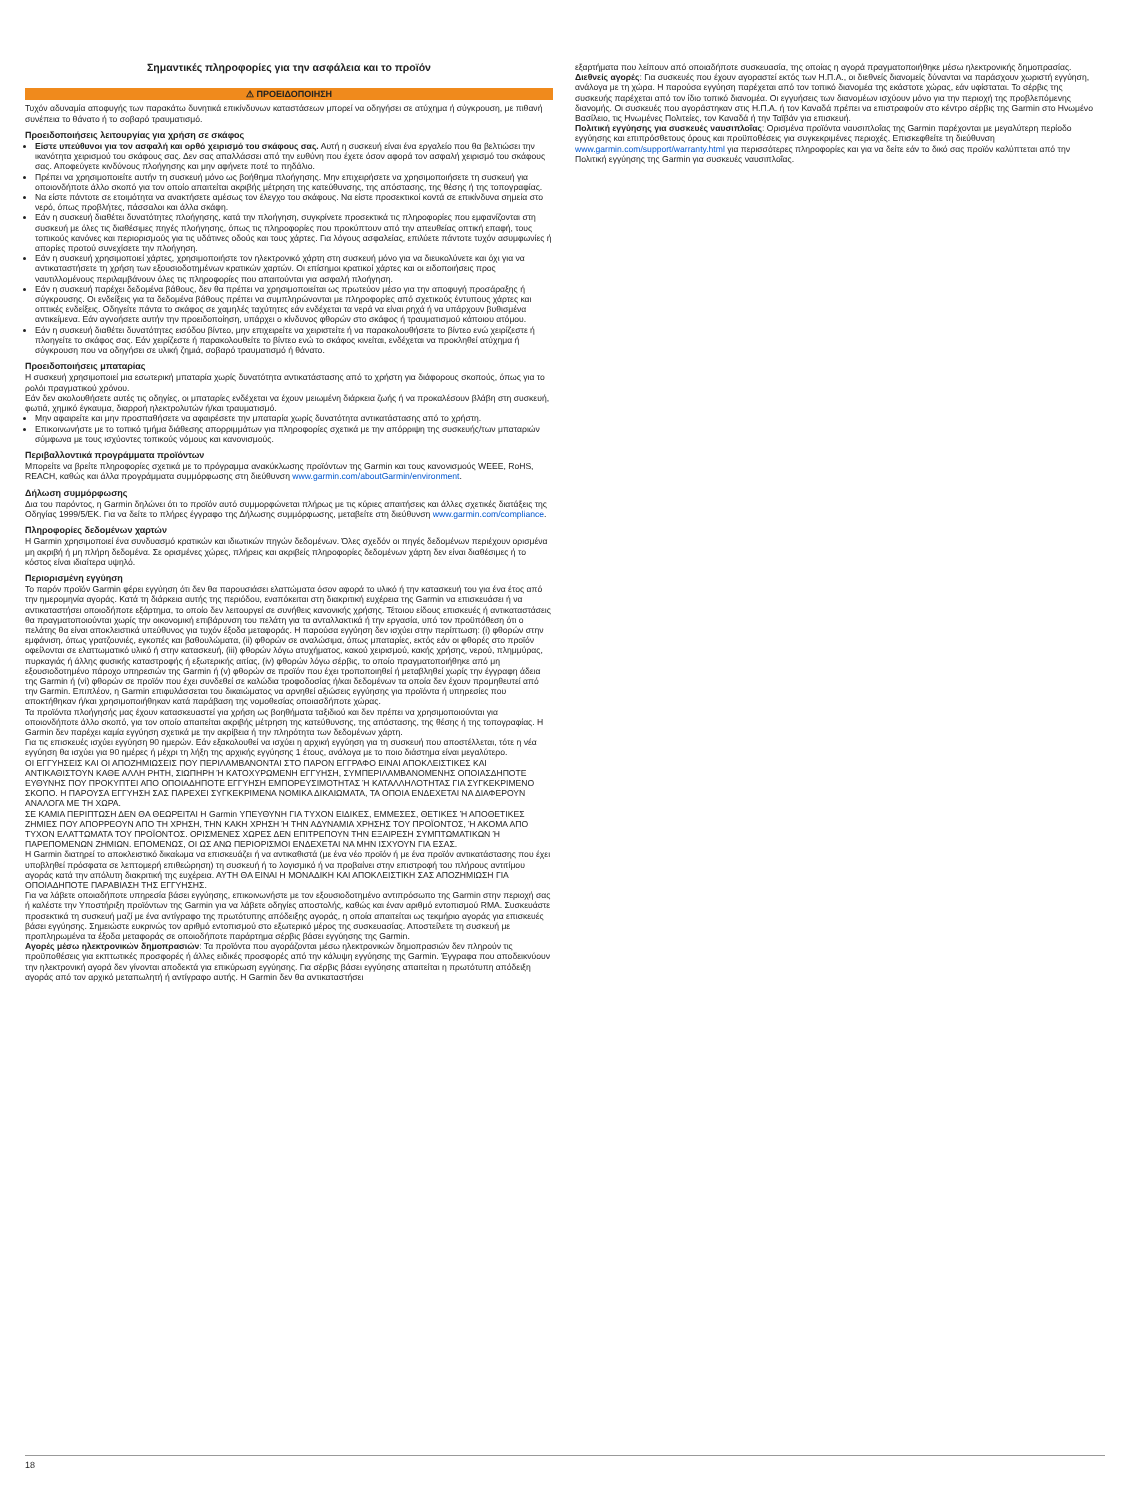Σημαντικές πληροφορίες για την ασφάλεια και το προϊόν
⚠ ΠΡΟΕΙΔΟΠΟΙΗΣΗ
Τυχόν αδυναμία αποφυγής των παρακάτω δυνητικά επικίνδυνων καταστάσεων μπορεί να οδηγήσει σε ατύχημα ή σύγκρουση, με πιθανή συνέπεια το θάνατο ή το σοβαρό τραυματισμό.
Προειδοποιήσεις λειτουργίας για χρήση σε σκάφος
Είστε υπεύθυνοι για τον ασφαλή και ορθό χειρισμό του σκάφους σας. Αυτή η συσκευή είναι ένα εργαλείο που θα βελτιώσει την ικανότητα χειρισμού του σκάφους σας. Δεν σας απαλλάσσει από την ευθύνη που έχετε όσον αφορά τον ασφαλή χειρισμό του σκάφους σας. Αποφεύγετε κινδύνους πλοήγησης και μην αφήνετε ποτέ το πηδάλιο.
Πρέπει να χρησιμοποιείτε αυτήν τη συσκευή μόνο ως βοήθημα πλοήγησης. Μην επιχειρήσετε να χρησιμοποιήσετε τη συσκευή για οποιονδήποτε άλλο σκοπό για τον οποίο απαιτείται ακριβής μέτρηση της κατεύθυνσης, της απόστασης, της θέσης ή της τοπογραφίας.
Να είστε πάντοτε σε ετοιμότητα να ανακτήσετε αμέσως τον έλεγχο του σκάφους. Να είστε προσεκτικοί κοντά σε επικίνδυνα σημεία στο νερό, όπως προβλήτες, πάσσαλοι και άλλα σκάφη.
Εάν η συσκευή διαθέτει δυνατότητες πλοήγησης, κατά την πλοήγηση, συγκρίνετε προσεκτικά τις πληροφορίες που εμφανίζονται στη συσκευή με όλες τις διαθέσιμες πηγές πλοήγησης, όπως τις πληροφορίες που προκύπτουν από την απευθείας οπτική επαφή, τους τοπικούς κανόνες και περιορισμούς για τις υδάτινες οδούς και τους χάρτες. Για λόγους ασφαλείας, επιλύετε πάντοτε τυχόν ασυμφωνίες ή απορίες προτού συνεχίσετε την πλοήγηση.
Εάν η συσκευή χρησιμοποιεί χάρτες, χρησιμοποιήστε τον ηλεκτρονικό χάρτη στη συσκευή μόνο για να διευκολύνετε και όχι για να αντικαταστήσετε τη χρήση των εξουσιοδοτημένων κρατικών χαρτών. Οι επίσημοι κρατικοί χάρτες και οι ειδοποιήσεις προς ναυτιλλομένους περιλαμβάνουν όλες τις πληροφορίες που απαιτούνται για ασφαλή πλοήγηση.
Εάν η συσκευή παρέχει δεδομένα βάθους, δεν θα πρέπει να χρησιμοποιείται ως πρωτεύον μέσο για την αποφυγή προσάραξης ή σύγκρουσης. Οι ενδείξεις για τα δεδομένα βάθους πρέπει να συμπληρώνονται με πληροφορίες από σχετικούς έντυπους χάρτες και οπτικές ενδείξεις. Οδηγείτε πάντα το σκάφος σε χαμηλές ταχύτητες εάν ενδέχεται τα νερά να είναι ρηχά ή να υπάρχουν βυθισμένα αντικείμενα. Εάν αγνοήσετε αυτήν την προειδοποίηση, υπάρχει ο κίνδυνος φθορών στο σκάφος ή τραυματισμού κάποιου ατόμου.
Εάν η συσκευή διαθέτει δυνατότητες εισόδου βίντεο, μην επιχειρείτε να χειριστείτε ή να παρακολουθήσετε το βίντεο ενώ χειρίζεστε ή πλοηγείτε το σκάφος σας. Εάν χειρίζεστε ή παρακολουθείτε το βίντεο ενώ το σκάφος κινείται, ενδέχεται να προκληθεί ατύχημα ή σύγκρουση που να οδηγήσει σε υλική ζημιά, σοβαρό τραυματισμό ή θάνατο.
Προειδοποιήσεις μπαταρίας
Η συσκευή χρησιμοποιεί μια εσωτερική μπαταρία χωρίς δυνατότητα αντικατάστασης από το χρήστη για διάφορους σκοπούς, όπως για το ρολόι πραγματικού χρόνου.
Εάν δεν ακολουθήσετε αυτές τις οδηγίες, οι μπαταρίες ενδέχεται να έχουν μειωμένη διάρκεια ζωής ή να προκαλέσουν βλάβη στη συσκευή, φωτιά, χημικό έγκαυμα, διαρροή ηλεκτρολυτών ή/και τραυματισμό.
Μην αφαιρείτε και μην προσπαθήσετε να αφαιρέσετε την μπαταρία χωρίς δυνατότητα αντικατάστασης από το χρήστη.
Επικοινωνήστε με το τοπικό τμήμα διάθεσης απορριμμάτων για πληροφορίες σχετικά με την απόρριψη της συσκευής/των μπαταριών σύμφωνα με τους ισχύοντες τοπικούς νόμους και κανονισμούς.
Περιβαλλοντικά προγράμματα προϊόντων
Μπορείτε να βρείτε πληροφορίες σχετικά με το πρόγραμμα ανακύκλωσης προϊόντων της Garmin και τους κανονισμούς WEEE, RoHS, REACH, καθώς και άλλα προγράμματα συμμόρφωσης στη διεύθυνση www.garmin.com/aboutGarmin/environment.
Δήλωση συμμόρφωσης
Δια του παρόντος, η Garmin δηλώνει ότι το προϊόν αυτό συμμορφώνεται πλήρως με τις κύριες απαιτήσεις και άλλες σχετικές διατάξεις της Οδηγίας 1999/5/ΕΚ. Για να δείτε το πλήρες έγγραφο της Δήλωσης συμμόρφωσης, μεταβείτε στη διεύθυνση www.garmin.com/compliance.
Πληροφορίες δεδομένων χαρτών
Η Garmin χρησιμοποιεί ένα συνδυασμό κρατικών και ιδιωτικών πηγών δεδομένων. Όλες σχεδόν οι πηγές δεδομένων περιέχουν ορισμένα μη ακριβή ή μη πλήρη δεδομένα. Σε ορισμένες χώρες, πλήρεις και ακριβείς πληροφορίες δεδομένων χάρτη δεν είναι διαθέσιμες ή το κόστος είναι ιδιαίτερα υψηλό.
Περιορισμένη εγγύηση
Το παρόν προϊόν Garmin φέρει εγγύηση ότι δεν θα παρουσιάσει ελαττώματα όσον αφορά το υλικό ή την κατασκευή του για ένα έτος από την ημερομηνία αγοράς. Κατά τη διάρκεια αυτής της περιόδου, εναπόκειται στη διακριτική ευχέρεια της Garmin να επισκευάσει ή να αντικαταστήσει οποιοδήποτε εξάρτημα, το οποίο δεν λειτουργεί σε συνήθεις κανονικής χρήσης. Τέτοιου είδους επισκευές ή αντικαταστάσεις θα πραγματοποιούνται χωρίς την οικονομική επιβάρυνση του πελάτη για τα ανταλλακτικά ή την εργασία, υπό τον προϋπόθεση ότι ο πελάτης θα είναι αποκλειστικά υπεύθυνος για τυχόν έξοδα μεταφοράς. Η παρούσα εγγύηση δεν ισχύει στην περίπτωση: (i) φθορών στην εμφάνιση, όπως γρατζουνιές, εγκοπές και βαθουλώματα, (ii) φθορών σε αναλώσιμα, όπως μπαταρίες, εκτός εάν οι φθορές στο προϊόν οφείλονται σε ελαττωματικό υλικό ή στην κατασκευή, (iii) φθορών λόγω ατυχήματος, κακού χειρισμού, κακής χρήσης, νερού, πλημμύρας, πυρκαγιάς ή άλλης φυσικής καταστροφής ή εξωτερικής αιτίας, (iv) φθορών λόγω σέρβις, το οποίο πραγματοποιήθηκε από μη εξουσιοδοτημένο πάροχο υπηρεσιών της Garmin ή (v) φθορών σε προϊόν που έχει τροποποιηθεί ή μεταβληθεί χωρίς την έγγραφη άδεια της Garmin ή (vi) φθορών σε προϊόν που έχει συνδεθεί σε καλώδια τροφοδοσίας ή/και δεδομένων τα οποία δεν έχουν προμηθευτεί από την Garmin. Επιπλέον, η Garmin επιφυλάσσεται του δικαιώματος να αρνηθεί αξιώσεις εγγύησης για προϊόντα ή υπηρεσίες που αποκτήθηκαν ή/και χρησιμοποιήθηκαν κατά παράβαση της νομοθεσίας οποιασδήποτε χώρας.
Τα προϊόντα πλοήγησής μας έχουν κατασκευαστεί για χρήση ως βοηθήματα ταξιδιού και δεν πρέπει να χρησιμοποιούνται για οποιονδήποτε άλλο σκοπό, για τον οποίο απαιτείται ακριβής μέτρηση της κατεύθυνσης, της απόστασης, της θέσης ή της τοπογραφίας. Η Garmin δεν παρέχει καμία εγγύηση σχετικά με την ακρίβεια ή την πληρότητα των δεδομένων χάρτη.
Για τις επισκευές ισχύει εγγύηση 90 ημερών. Εάν εξακολουθεί να ισχύει η αρχική εγγύηση για τη συσκευή που αποστέλλεται, τότε η νέα εγγύηση θα ισχύει για 90 ημέρες ή μέχρι τη λήξη της αρχικής εγγύησης 1 έτους, ανάλογα με το ποιο διάστημα είναι μεγαλύτερο.
ΟΙ ΕΓΓΥΗΣΕΙΣ ΚΑΙ ΟΙ ΑΠΟΖΗΜΙΩΣΕΙΣ ΠΟΥ ΠΕΡΙΛΑΜΒΑΝΟΝΤΑΙ ΣΤΟ ΠΑΡΟΝ ΕΓΓΡΑΦΟ ΕΙΝΑΙ ΑΠΟΚΛΕΙΣΤΙΚΕΣ ΚΑΙ ΑΝΤΙΚΑΘΙΣΤΟΥΝ ΚΑΘΕ ΑΛΛΗ ΡΗΤΗ, ΣΙΩΠΗΡΗ Ή ΚΑΤΟΧΥΡΩΜΕΝΗ ΕΓΓΥΗΣΗ, ΣΥΜΠΕΡΙΛΑΜΒΑΝΟΜΕΝΗΣ ΟΠΟΙΑΣΔΗΠΟΤΕ ΕΥΘΥΝΗΣ ΠΟΥ ΠΡΟΚΥΠΤΕΙ ΑΠΟ ΟΠΟΙΑΔΗΠΟΤΕ ΕΓΓΥΗΣΗ ΕΜΠΟΡΕΥΣΙΜΟΤΗΤΑΣ Ή ΚΑΤΑΛΛΗΛΟΤΗΤΑΣ ΓΙΑ ΣΥΓΚΕΚΡΙΜΕΝΟ ΣΚΟΠΟ. Η ΠΑΡΟΥΣΑ ΕΓΓΥΗΣΗ ΣΑΣ ΠΑΡΕΧΕΙ ΣΥΓΚΕΚΡΙΜΕΝΑ ΝΟΜΙΚΑ ΔΙΚΑΙΩΜΑΤΑ, ΤΑ ΟΠΟΙΑ ΕΝΔΕΧΕΤΑΙ ΝΑ ΔΙΑΦΕΡΟΥΝ ΑΝΑΛΟΓΑ ΜΕ ΤΗ ΧΩΡΑ.
ΣΕ ΚΑΜΙΑ ΠΕΡΙΠΤΩΣΗ ΔΕΝ ΘΑ ΘΕΩΡΕΙΤΑΙ Η Garmin ΥΠΕΥΘΥΝΗ ΓΙΑ ΤΥΧΟΝ ΕΙΔΙΚΕΣ, ΕΜΜΕΣΕΣ, ΘΕΤΙΚΕΣ Ή ΑΠΟΘΕΤΙΚΕΣ ΖΗΜΙΕΣ ΠΟΥ ΑΠΟΡΡΕΟΥΝ ΑΠΟ ΤΗ ΧΡΗΣΗ, ΤΗΝ ΚΑΚΗ ΧΡΗΣΗ Ή ΤΗΝ ΑΔΥΝΑΜΙΑ ΧΡΗΣΗΣ ΤΟΥ ΠΡΟΪΟΝΤΟΣ, Ή ΑΚΟΜΑ ΑΠΟ ΤΥΧΟΝ ΕΛΑΤΤΩΜΑΤΑ ΤΟΥ ΠΡΟΪΟΝΤΟΣ. ΟΡΙΣΜΕΝΕΣ ΧΩΡΕΣ ΔΕΝ ΕΠΙΤΡΕΠΟΥΝ ΤΗΝ ΕΞΑΙΡΕΣΗ ΣΥΜΠΤΩΜΑΤΙΚΩΝ Ή ΠΑΡΕΠΟΜΕΝΩΝ ΖΗΜΙΩΝ. ΕΠΟΜΕΝΩΣ, ΟΙ ΩΣ ΑΝΩ ΠΕΡΙΟΡΙΣΜΟΙ ΕΝΔΕΧΕΤΑΙ ΝΑ ΜΗΝ ΙΣΧΥΟΥΝ ΓΙΑ ΕΣΑΣ.
Η Garmin διατηρεί το αποκλειστικό δικαίωμα να επισκευάζει ή να αντικαθιστά (με ένα νέο προϊόν ή με ένα προϊόν αντικατάστασης που έχει υποβληθεί πρόσφατα σε λεπτομερή επιθεώρηση) τη συσκευή ή το λογισμικό ή να προβαίνει στην επιστροφή του πλήρους αντιτίμου αγοράς κατά την απόλυτη διακριτική της ευχέρεια. ΑΥΤΗ ΘΑ ΕΙΝΑΙ Η ΜΟΝΑΔΙΚΗ ΚΑΙ ΑΠΟΚΛΕΙΣΤΙΚΗ ΣΑΣ ΑΠΟΖΗΜΙΩΣΗ ΓΙΑ ΟΠΟΙΑΔΗΠΟΤΕ ΠΑΡΑΒΙΑΣΗ ΤΗΣ ΕΓΓΥΗΣΗΣ.
Για να λάβετε οποιαδήποτε υπηρεσία βάσει εγγύησης, επικοινωνήστε με τον εξουσιοδοτημένο αντιπρόσωπο της Garmin στην περιοχή σας ή καλέστε την Υποστήριξη προϊόντων της Garmin για να λάβετε οδηγίες αποστολής, καθώς και έναν αριθμό εντοπισμού RMA. Συσκευάστε προσεκτικά τη συσκευή μαζί με ένα αντίγραφο της πρωτότυπης απόδειξης αγοράς, η οποία απαιτείται ως τεκμήριο αγοράς για επισκευές βάσει εγγύησης. Σημειώστε ευκρινώς τον αριθμό εντοπισμού στο εξωτερικό μέρος της συσκευασίας. Αποστείλετε τη συσκευή με προπληρωμένα τα έξοδα μεταφοράς σε οποιοδήποτε παράρτημα σέρβις βάσει εγγύησης της Garmin.
Αγορές μέσω ηλεκτρονικών δημοπρασιών: Τα προϊόντα που αγοράζονται μέσω ηλεκτρονικών δημοπρασιών δεν πληρούν τις προϋποθέσεις για εκπτωτικές προσφορές ή άλλες ειδικές προσφορές από την κάλυψη εγγύησης της Garmin. Έγγραφα που αποδεικνύουν την ηλεκτρονική αγορά δεν γίνονται αποδεκτά για επικύρωση εγγύησης. Για σέρβις βάσει εγγύησης απαιτείται η πρωτότυπη απόδειξη αγοράς από τον αρχικό μεταπωλητή ή αντίγραφο αυτής. Η Garmin δεν θα αντικαταστήσει
εξαρτήματα που λείπουν από οποιαδήποτε συσκευασία, της οποίας η αγορά πραγματοποιήθηκε μέσω ηλεκτρονικής δημοπρασίας.
Διεθνείς αγορές: Για συσκευές που έχουν αγοραστεί εκτός των Η.Π.Α., οι διεθνείς διανομείς δύνανται να παράσχουν χωριστή εγγύηση, ανάλογα με τη χώρα. Η παρούσα εγγύηση παρέχεται από τον τοπικό διανομέα της εκάστοτε χώρας, εάν υφίσταται. Το σέρβις της συσκευής παρέχεται από τον ίδιο τοπικό διανομέα. Οι εγγυήσεις των διανομέων ισχύουν μόνο για την περιοχή της προβλεπόμενης διανομής. Οι συσκευές που αγοράστηκαν στις Η.Π.Α. ή τον Καναδά πρέπει να επιστραφούν στο κέντρο σέρβις της Garmin στο Ηνωμένο Βασίλειο, τις Ηνωμένες Πολιτείες, τον Καναδά ή την Ταϊβάν για επισκευή.
Πολιτική εγγύησης για συσκευές ναυσιπλοΐας: Ορισμένα προϊόντα ναυσιπλοΐας της Garmin παρέχονται με μεγαλύτερη περίοδο εγγύησης και επιπρόσθετους όρους και προϋποθέσεις για συγκεκριμένες περιοχές. Επισκεφθείτε τη διεύθυνση www.garmin.com/support/warranty.html για περισσότερες πληροφορίες και για να δείτε εάν το δικό σας προϊόν καλύπτεται από την Πολιτική εγγύησης της Garmin για συσκευές ναυσιπλοΐας.
18